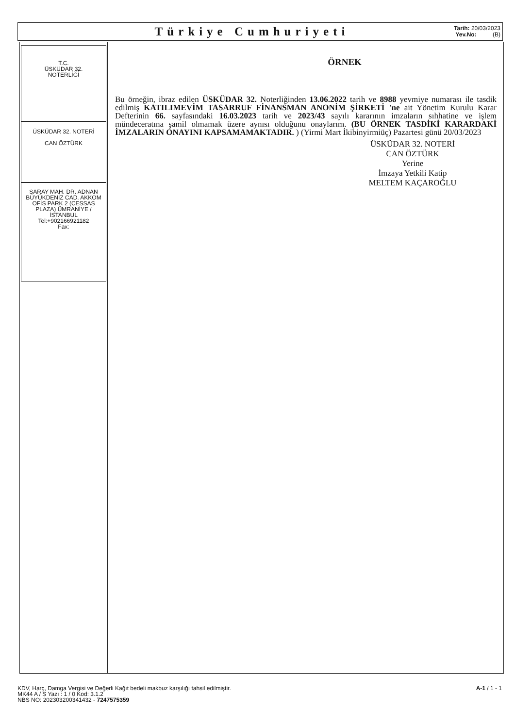Türkiye Cumhuriyeti
Tarih: 20/03/2023
Yev.No: (B)
T.C.
ÜSKÜDAR 32.
NOTERLİĞİ
ÜSKÜDAR 32. NOTERİ
CAN ÖZTÜRK
SARAY MAH. DR. ADNAN BÜYÜKDENİZ CAD. AKKOM OFİS PARK 2 (CESSAS PLAZA) ÜMRANİYE / İSTANBUL
Tel:+902166921182
Fax:
ÖRNEK
Bu örneğin, ibraz edilen ÜSKÜDAR 32. Noterliğinden 13.06.2022 tarih ve 8988 yevmiye numarası ile tasdik edilmiş KATILIMEVİM TASARRUF FİNANSMAN ANONİM ŞİRKETİ 'ne ait Yönetim Kurulu Karar Defterinin 66. sayfasındaki 16.03.2023 tarih ve 2023/43 sayılı kararının imzaların sıhhatine ve işlem mündeceratına şamil olmamak üzere aynısı olduğunu onaylarım. (BU ÖRNEK TASDİKİ KARARDAKİ İMZALARIN ONAYINI KAPSAMAMAKTADIR. ) (Yirmi Mart İkibinyirmiüç) Pazartesi günü 20/03/2023
ÜSKÜDAR 32. NOTERİ
CAN ÖZTÜRK
Yerine
İmzaya Yetkili Katip
MELTEM KAÇAROĞLU
KDV, Harç, Damga Vergisi ve Değerli Kağıt bedeli makbuz karşılığı tahsil edilmiştir.
MK44 A / S Yazı : 1 / 0 Kod: 3.1.2
NBS NO: 202303200341432 - 7247575359
A-1 / 1 - 1